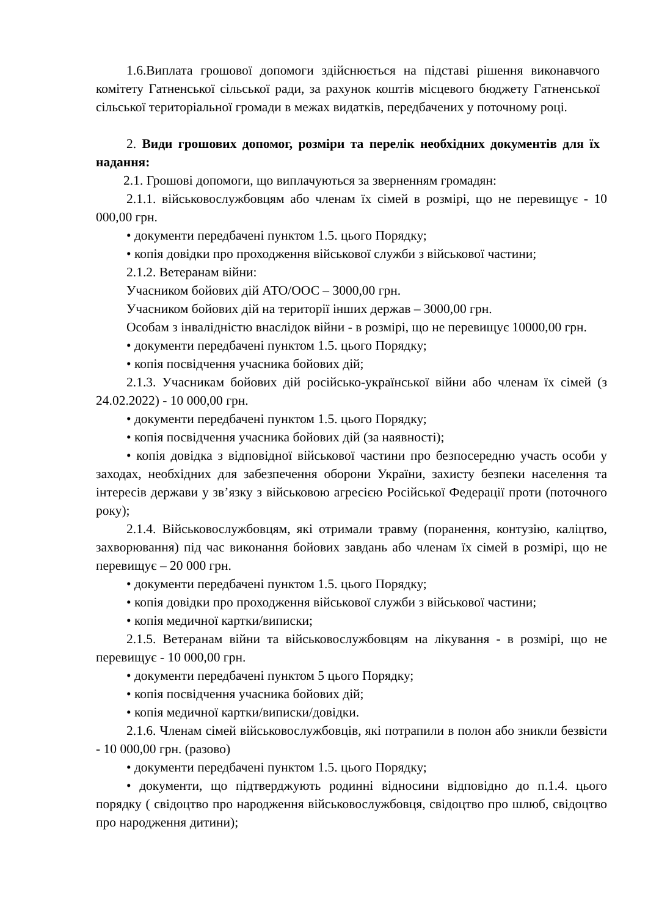1.6.Виплата грошової допомоги здійснюється на підставі рішення виконавчого комітету Гатненської сільської ради, за рахунок коштів місцевого бюджету Гатненської сільської територіальної громади в межах видатків, передбачених у поточному році.
2. Види грошових допомог, розміри та перелік необхідних документів для їх надання:
2.1. Грошові допомоги, що виплачуються за зверненням громадян:
2.1.1. військовослужбовцям або членам їх сімей в розмірі, що не перевищує - 10 000,00 грн.
• документи передбачені пунктом 1.5. цього Порядку;
• копія довідки про проходження військової служби з військової частини;
2.1.2. Ветеранам війни:
Учасником бойових дій АТО/ООС – 3000,00 грн.
Учасником бойових дій на території інших держав – 3000,00 грн.
Особам з інвалідністю внаслідок війни - в розмірі, що не перевищує 10000,00 грн.
• документи передбачені пунктом 1.5. цього Порядку;
• копія посвідчення учасника бойових дій;
2.1.3. Учасникам бойових дій російсько-української війни або членам їх сімей (з 24.02.2022) - 10 000,00 грн.
• документи передбачені пунктом 1.5. цього Порядку;
• копія посвідчення учасника бойових дій (за наявності);
• копія довідка з відповідної військової частини про безпосередню участь особи у заходах, необхідних для забезпечення оборони України, захисту безпеки населення та інтересів держави у зв’язку з військовою агресією Російської Федерації проти (поточного року);
2.1.4. Військовослужбовцям, які отримали травму (поранення, контузію, каліцтво, захворювання) під час виконання бойових завдань або членам їх сімей в розмірі, що не перевищує – 20 000 грн.
• документи передбачені пунктом 1.5. цього Порядку;
• копія довідки про проходження військової служби з військової частини;
• копія медичної картки/виписки;
2.1.5. Ветеранам війни та військовослужбовцям на лікування - в розмірі, що не перевищує - 10 000,00 грн.
• документи передбачені пунктом 5 цього Порядку;
• копія посвідчення учасника бойових дій;
• копія медичної картки/виписки/довідки.
2.1.6. Членам сімей військовослужбовців, які потрапили в полон або зникли безвісти - 10 000,00 грн. (разово)
• документи передбачені пунктом 1.5. цього Порядку;
• документи, що підтверджують родинні відносини відповідно до п.1.4. цього порядку ( свідоцтво про народження військовослужбовця, свідоцтво про шлюб, свідоцтво про народження дитини);